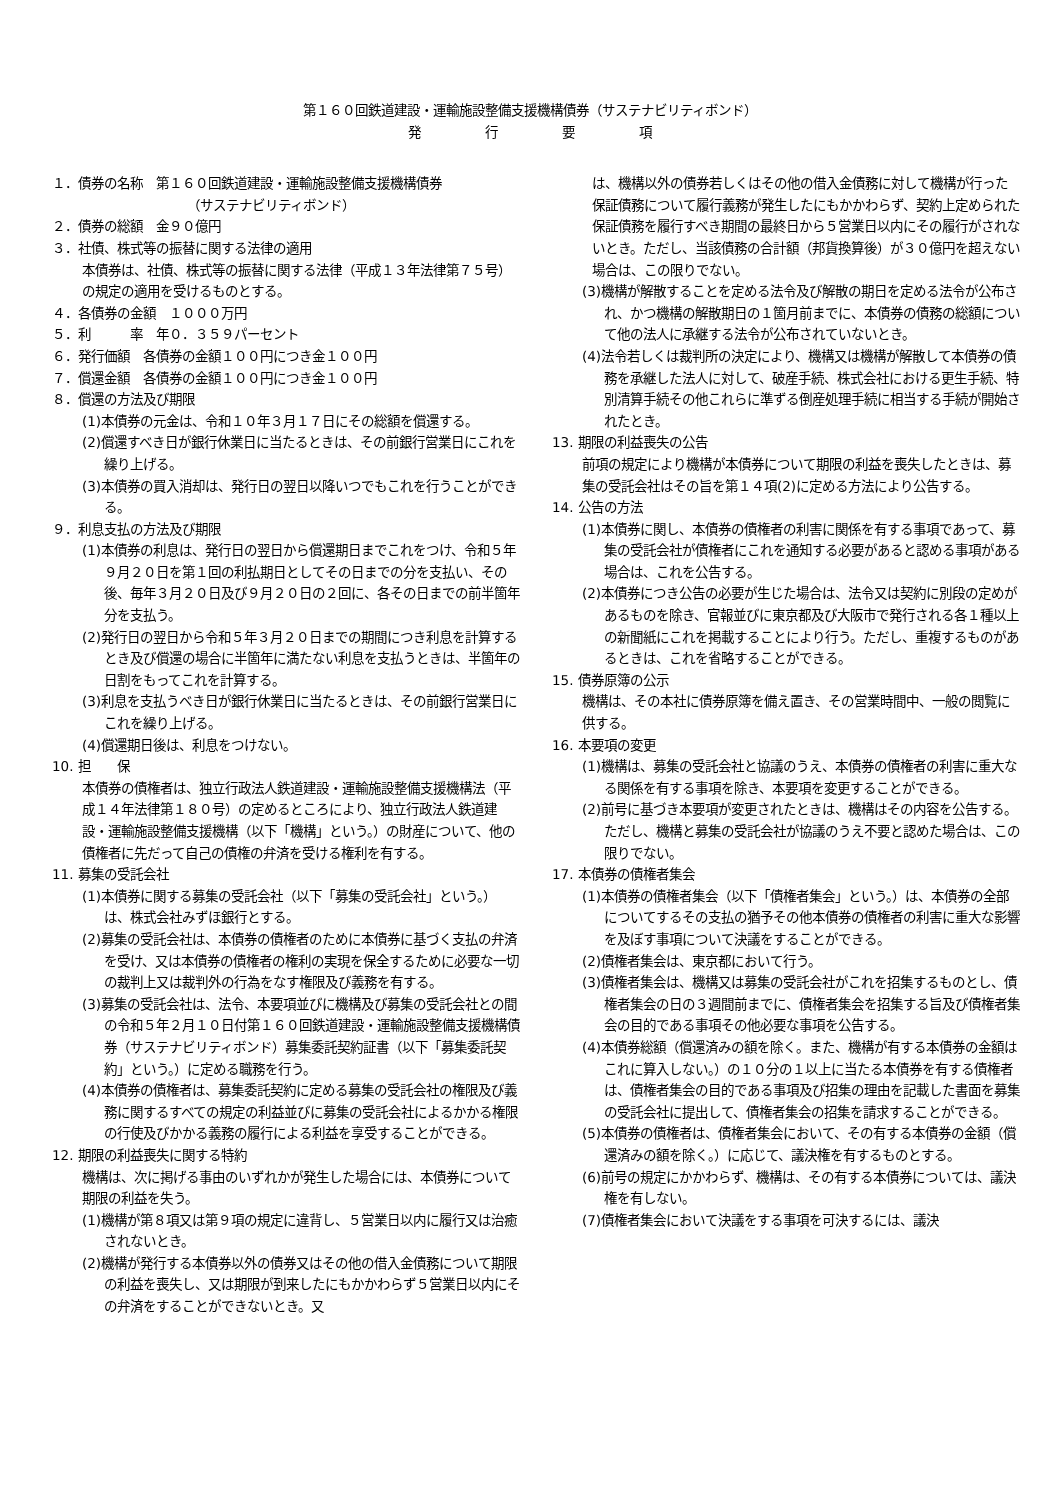第１６０回鉄道建設・運輸施設整備支援機構債券（サステナビリティボンド）
発 行 要 項
１．債券の名称　第１６０回鉄道建設・運輸施設整備支援機構債券
（サステナビリティボンド）
２．債券の総額　金９０億円
３．社債、株式等の振替に関する法律の適用
本債券は、社債、株式等の振替に関する法律（平成１３年法律第７５号）の規定の適用を受けるものとする。
４．各債券の金額　１０００万円
５．利　　　率　年０．３５９パーセント
６．発行価額　各債券の金額１００円につき金１００円
７．償還金額　各債券の金額１００円につき金１００円
８．償還の方法及び期限
(1)本債券の元金は、令和１０年３月１７日にその総額を償還する。
(2)償還すべき日が銀行休業日に当たるときは、その前銀行営業日にこれを繰り上げる。
(3)本債券の買入消却は、発行日の翌日以降いつでもこれを行うことができる。
９．利息支払の方法及び期限
(1)本債券の利息は、発行日の翌日から償還期日までこれをつけ、令和５年９月２０日を第１回の利払期日としてその日までの分を支払い、その後、毎年３月２０日及び９月２０日の２回に、各その日までの前半箇年分を支払う。
(2)発行日の翌日から令和５年３月２０日までの期間につき利息を計算するとき及び償還の場合に半箇年に満たない利息を支払うときは、半箇年の日割をもってこれを計算する。
(3)利息を支払うべき日が銀行休業日に当たるときは、その前銀行営業日にこれを繰り上げる。
(4)償還期日後は、利息をつけない。
10. 担　　保
本債券の債権者は、独立行政法人鉄道建設・運輸施設整備支援機構法（平成１４年法律第１８０号）の定めるところにより、独立行政法人鉄道建設・運輸施設整備支援機構（以下「機構」という。）の財産について、他の債権者に先だって自己の債権の弁済を受ける権利を有する。
11. 募集の受託会社
(1)本債券に関する募集の受託会社（以下「募集の受託会社」という。）は、株式会社みずほ銀行とする。
(2)募集の受託会社は、本債券の債権者のために本債券に基づく支払の弁済を受け、又は本債券の債権者の権利の実現を保全するために必要な一切の裁判上又は裁判外の行為をなす権限及び義務を有する。
(3)募集の受託会社は、法令、本要項並びに機構及び募集の受託会社との間の令和５年２月１０日付第１６０回鉄道建設・運輸施設整備支援機構債券（サステナビリティボンド）募集委託契約証書（以下「募集委託契約」という。）に定める職務を行う。
(4)本債券の債権者は、募集委託契約に定める募集の受託会社の権限及び義務に関するすべての規定の利益並びに募集の受託会社によるかかる権限の行使及びかかる義務の履行による利益を享受することができる。
12. 期限の利益喪失に関する特約
機構は、次に掲げる事由のいずれかが発生した場合には、本債券について期限の利益を失う。
(1)機構が第８項又は第９項の規定に違背し、５営業日以内に履行又は治癒されないとき。
(2)機構が発行する本債券以外の債券又はその他の借入金債務について期限の利益を喪失し、又は期限が到来したにもかかわらず５営業日以内にその弁済をすることができないとき。又
は、機構以外の債券若しくはその他の借入金債務に対して機構が行った保証債務について履行義務が発生したにもかかわらず、契約上定められた保証債務を履行すべき期間の最終日から５営業日以内にその履行がされないとき。ただし、当該債務の合計額（邦貨換算後）が３０億円を超えない場合は、この限りでない。
(3)機構が解散することを定める法令及び解散の期日を定める法令が公布され、かつ機構の解散期日の１箇月前までに、本債券の債務の総額について他の法人に承継する法令が公布されていないとき。
(4)法令若しくは裁判所の決定により、機構又は機構が解散して本債券の債務を承継した法人に対して、破産手続、株式会社における更生手続、特別清算手続その他これらに準ずる倒産処理手続に相当する手続が開始されたとき。
13. 期限の利益喪失の公告
前項の規定により機構が本債券について期限の利益を喪失したときは、募集の受託会社はその旨を第１４項(2)に定める方法により公告する。
14. 公告の方法
(1)本債券に関し、本債券の債権者の利害に関係を有する事項であって、募集の受託会社が債権者にこれを通知する必要があると認める事項がある場合は、これを公告する。
(2)本債券につき公告の必要が生じた場合は、法令又は契約に別段の定めがあるものを除き、官報並びに東京都及び大阪市で発行される各１種以上の新聞紙にこれを掲載することにより行う。ただし、重複するものがあるときは、これを省略することができる。
15. 債券原簿の公示
機構は、その本社に債券原簿を備え置き、その営業時間中、一般の閲覧に供する。
16. 本要項の変更
(1)機構は、募集の受託会社と協議のうえ、本債券の債権者の利害に重大なる関係を有する事項を除き、本要項を変更することができる。
(2)前号に基づき本要項が変更されたときは、機構はその内容を公告する。ただし、機構と募集の受託会社が協議のうえ不要と認めた場合は、この限りでない。
17. 本債券の債権者集会
(1)本債券の債権者集会（以下「債権者集会」という。）は、本債券の全部についてするその支払の猶予その他本債券の債権者の利害に重大な影響を及ぼす事項について決議をすることができる。
(2)債権者集会は、東京都において行う。
(3)債権者集会は、機構又は募集の受託会社がこれを招集するものとし、債権者集会の日の３週間前までに、債権者集会を招集する旨及び債権者集会の目的である事項その他必要な事項を公告する。
(4)本債券総額（償還済みの額を除く。また、機構が有する本債券の金額はこれに算入しない。）の１０分の１以上に当たる本債券を有する債権者は、債権者集会の目的である事項及び招集の理由を記載した書面を募集の受託会社に提出して、債権者集会の招集を請求することができる。
(5)本債券の債権者は、債権者集会において、その有する本債券の金額（償還済みの額を除く。）に応じて、議決権を有するものとする。
(6)前号の規定にかかわらず、機構は、その有する本債券については、議決権を有しない。
(7)債権者集会において決議をする事項を可決するには、議決